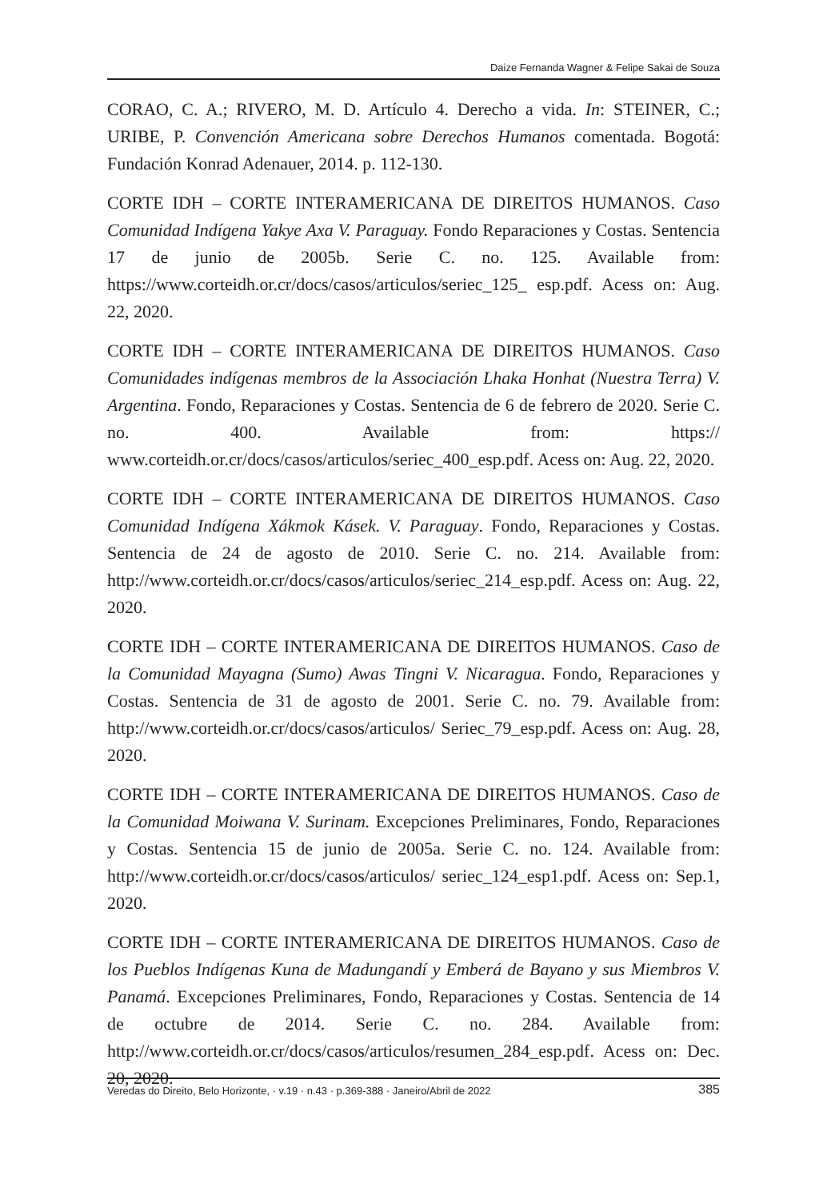Daize Fernanda Wagner & Felipe Sakai de Souza
CORAO, C. A.; RIVERO, M. D. Artículo 4. Derecho a vida. In: STEINER, C.; URIBE, P. Convención Americana sobre Derechos Humanos comentada. Bogotá: Fundación Konrad Adenauer, 2014. p. 112-130.
CORTE IDH – CORTE INTERAMERICANA DE DIREITOS HUMANOS. Caso Comunidad Indígena Yakye Axa V. Paraguay. Fondo Reparaciones y Costas. Sentencia 17 de junio de 2005b. Serie C. no. 125. Available from: https://www.corteidh.or.cr/docs/casos/articulos/seriec_125_ esp.pdf. Acess on: Aug. 22, 2020.
CORTE IDH – CORTE INTERAMERICANA DE DIREITOS HUMANOS. Caso Comunidades indígenas membros de la Associación Lhaka Honhat (Nuestra Terra) V. Argentina. Fondo, Reparaciones y Costas. Sentencia de 6 de febrero de 2020. Serie C. no. 400. Available from: https:// www.corteidh.or.cr/docs/casos/articulos/seriec_400_esp.pdf. Acess on: Aug. 22, 2020.
CORTE IDH – CORTE INTERAMERICANA DE DIREITOS HUMANOS. Caso Comunidad Indígena Xákmok Kásek. V. Paraguay. Fondo, Reparaciones y Costas. Sentencia de 24 de agosto de 2010. Serie C. no. 214. Available from: http://www.corteidh.or.cr/docs/casos/articulos/seriec_214_esp.pdf. Acess on: Aug. 22, 2020.
CORTE IDH – CORTE INTERAMERICANA DE DIREITOS HUMANOS. Caso de la Comunidad Mayagna (Sumo) Awas Tingni V. Nicaragua. Fondo, Reparaciones y Costas. Sentencia de 31 de agosto de 2001. Serie C. no. 79. Available from: http://www.corteidh.or.cr/docs/casos/articulos/ Seriec_79_esp.pdf. Acess on: Aug. 28, 2020.
CORTE IDH – CORTE INTERAMERICANA DE DIREITOS HUMANOS. Caso de la Comunidad Moiwana V. Surinam. Excepciones Preliminares, Fondo, Reparaciones y Costas. Sentencia 15 de junio de 2005a. Serie C. no. 124. Available from: http://www.corteidh.or.cr/docs/casos/articulos/ seriec_124_esp1.pdf. Acess on: Sep.1, 2020.
CORTE IDH – CORTE INTERAMERICANA DE DIREITOS HUMANOS. Caso de los Pueblos Indígenas Kuna de Madungandí y Emberá de Bayano y sus Miembros V. Panamá. Excepciones Preliminares, Fondo, Reparaciones y Costas. Sentencia de 14 de octubre de 2014. Serie C. no. 284. Available from: http://www.corteidh.or.cr/docs/casos/articulos/resumen_284_esp.pdf. Acess on: Dec. 20, 2020.
Veredas do Direito, Belo Horizonte, · v.19 · n.43 · p.369-388 · Janeiro/Abril de 2022 385